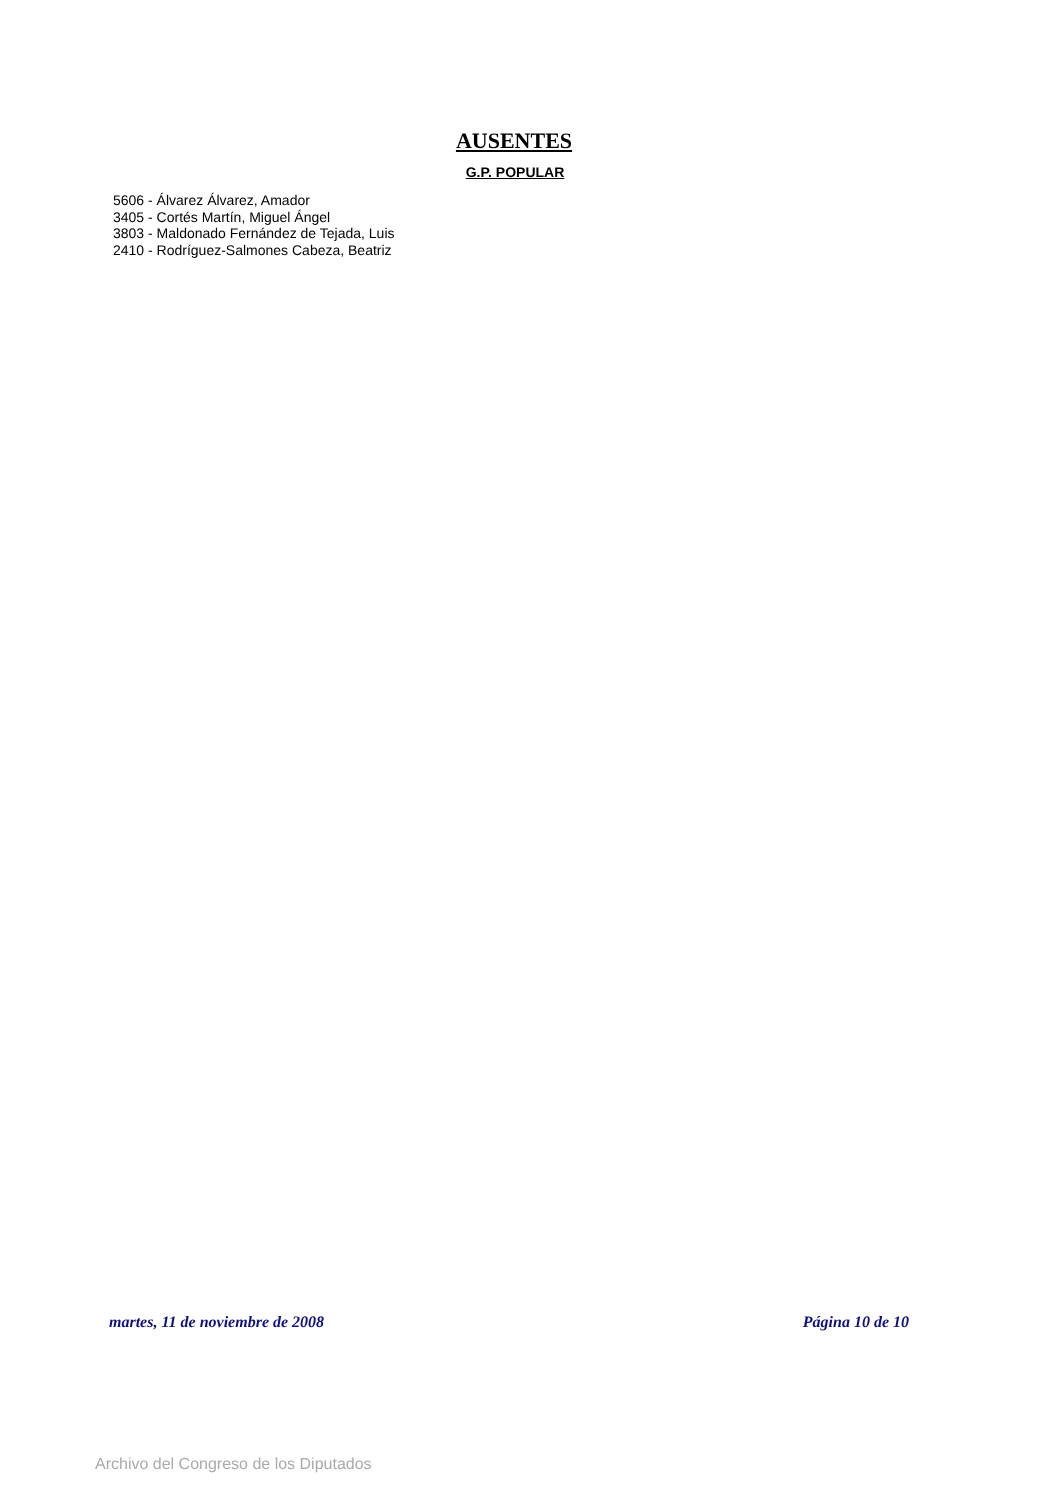AUSENTES
G.P. POPULAR
5606 - Álvarez Álvarez, Amador
3405 - Cortés Martín, Miguel Ángel
3803 - Maldonado Fernández de Tejada, Luis
2410 - Rodríguez-Salmones Cabeza, Beatriz
martes, 11 de noviembre de 2008 Página 10 de 10
Archivo del Congreso de los Diputados